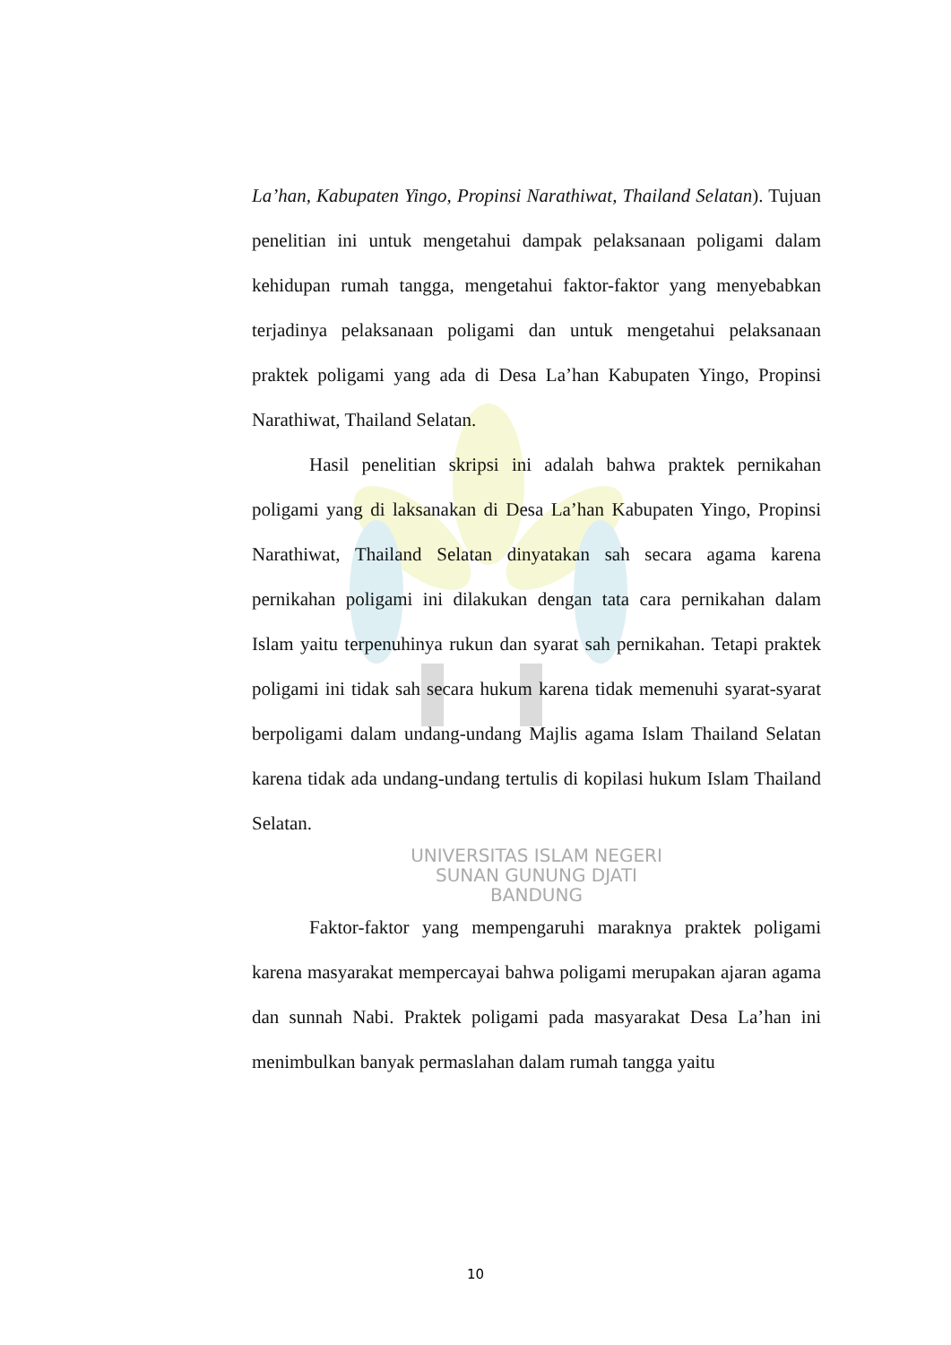La’han, Kabupaten Yingo, Propinsi Narathiwat, Thailand Selatan). Tujuan penelitian ini untuk mengetahui dampak pelaksanaan poligami dalam kehidupan rumah tangga, mengetahui faktor-faktor yang menyebabkan terjadinya pelaksanaan poligami dan untuk mengetahui pelaksanaan praktek poligami yang ada di Desa La’han Kabupaten Yingo, Propinsi Narathiwat, Thailand Selatan.
Hasil penelitian skripsi ini adalah bahwa praktek pernikahan poligami yang di laksanakan di Desa La’han Kabupaten Yingo, Propinsi Narathiwat, Thailand Selatan dinyatakan sah secara agama karena pernikahan poligami ini dilakukan dengan tata cara pernikahan dalam Islam yaitu terpenuhinya rukun dan syarat sah pernikahan. Tetapi praktek poligami ini tidak sah secara hukum karena tidak memenuhi syarat-syarat berpoligami dalam undang-undang Majlis agama Islam Thailand Selatan karena tidak ada undang-undang tertulis di kopilasi hukum Islam Thailand Selatan.
UNIVERSITAS ISLAM NEGERI
SUNAN GUNUNG DJATI
BANDUNG
Faktor-faktor yang mempengaruhi maraknya praktek poligami karena masyarakat mempercayai bahwa poligami merupakan ajaran agama dan sunnah Nabi. Praktek poligami pada masyarakat Desa La’han ini menimbulkan banyak permaslahan dalam rumah tangga yaitu
10